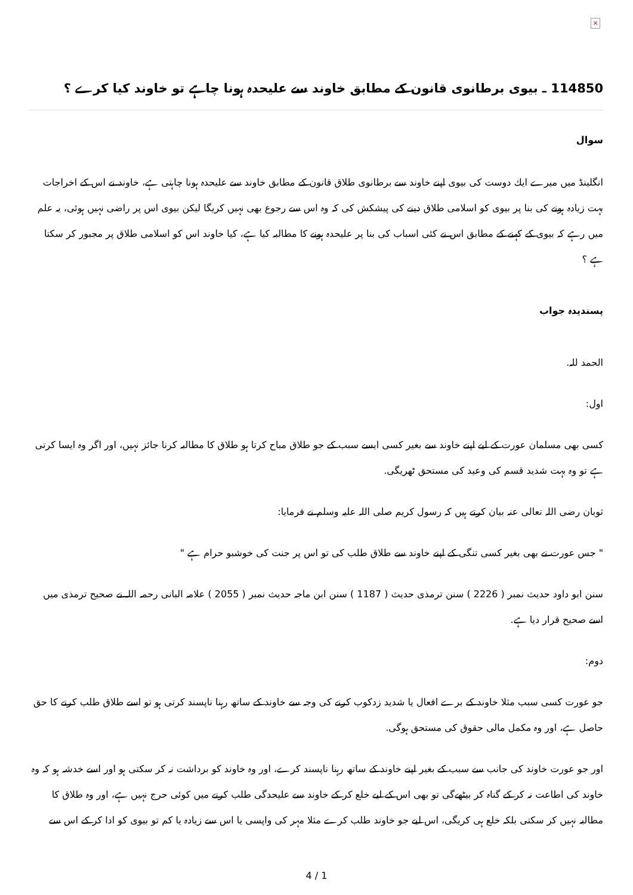×
114850 ـ بیوی برطانوی قانون کے مطابق خاوند سے علیحدہ ہونا چاہے تو خاوند کیا کرے ؟
سوال
انگلینڈ میں میرے ایك دوست كی بیوی اپنے خاوند سے برطانوی طلاق قانون كے مطابق خاوند سے علیحدہ ہونا چاہتی ہے، خاوند نے اس كے اخراجات بہت زیادہ ہونے كی بنا پر بیوی كو اسلامی طلاق دینے كی پیشكش كی كہ وہ اس سے رجوع بھی نہیں كریگا لیكن بیوی اس پر راضی نہیں ہوئی، یہ علم میں رہے كہ بیوی كے كہنے كے مطابق اس نے كئی اسباب كی بنا پر علیحدہ ہونے كا مطالبہ كیا ہے، كیا خاوند اس كو اسلامی طلاق پر مجبور كر سكتا ہے ؟
پسندیدہ جواب
الحمد للہ.
اول:
كسی بھی مسلمان عورت كے لیے اپنے خاوند سے بغیر كسی ایسے سبب كے جو طلاق مباح كرتا ہو طلاق كا مطالبہ كرنا جائز نہیں، اور اگر وہ ایسا كرتی ہے تو وہ بہت شدید قسم كی وعید كی مستحق ٹھریگی.
ثوبان رضی اللہ تعالی عنہ بیان كرتے ہیں كہ رسول كریم صلی اللہ علیہ وسلم نے فرمایا:
" جس عورت نے بھی بغیر كسی تنگی كے اپنے خاوند سے طلاق طلب كی تو اس پر جنت كی خوشبو حرام ہے "
سنن ابو داود حدیث نمبر ( 2226 ) سنن ترمذی حدیث ( 1187 ) سنن ابن ماجہ حدیث نمبر ( 2055 ) علامہ البانی رحمہ اللہ نے صحیح ترمذی میں اسے صحیح قرار دیا ہے.
دوم:
جو عورت كسی سبب مثلا خاوند كے برے افعال یا شدید زدكوب كرنے كی وجہ سے خاوند كے ساتھ رہنا ناپسند كرتی ہو تو اسے طلاق طلب كرنے كا حق حاصل ہے، اور وہ مكمل مالی حقوق كی مستحق ہوگی.
اور جو عورت خاوند كی جانب سے سبب كے بغیر اپنے خاوند كے ساتھ رہنا ناپسند كرے، اور وہ خاوند كو برداشت نہ كر سكتی ہو اور اسے خدشہ ہو كہ وہ خاوند كی اطاعت نہ كر كے گناہ كر بیٹھےگی تو بھی اس كے لیے خلع كر كے خاوند سے علیحدگی طلب كرنے میں كوئی حرج نہیں ہے، اور وہ طلاق كا مطالبہ نہیں كر سكتی بلكہ خلع ہی كریگی، اس لیے جو خاوند طلب كرے مثلا مہر كی واپسی یا اس سے زیادہ یا كم تو بیوی كو ادا كر كے اس سے
4 / 1